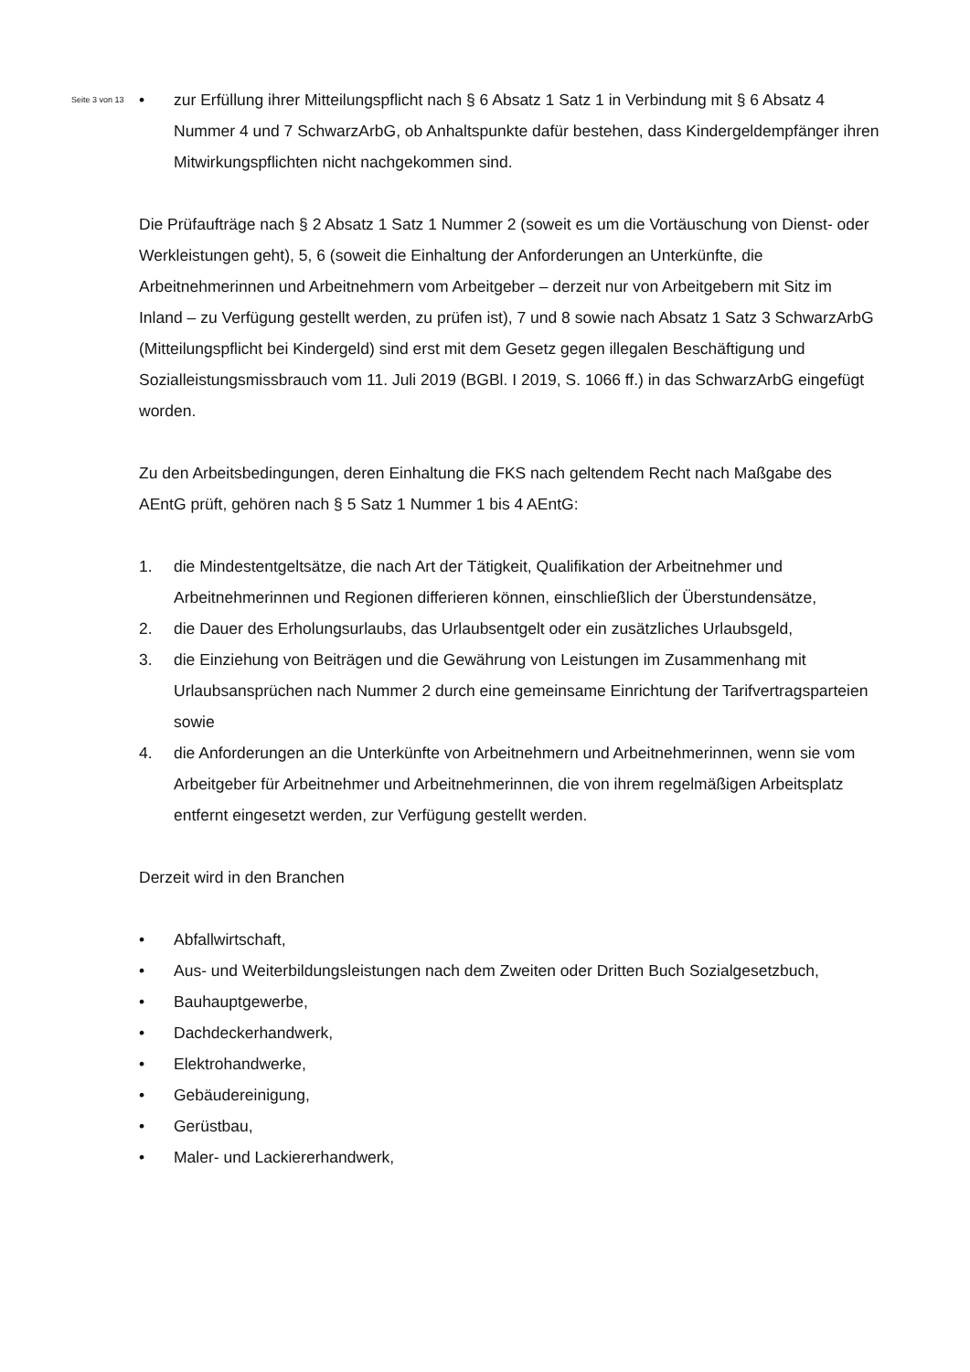Seite 3 von 13
• zur Erfüllung ihrer Mitteilungspflicht nach § 6 Absatz 1 Satz 1 in Verbindung mit § 6 Absatz 4 Nummer 4 und 7 SchwarzArbG, ob Anhaltspunkte dafür bestehen, dass Kindergeldempfänger ihren Mitwirkungspflichten nicht nachgekommen sind.
Die Prüfaufträge nach § 2 Absatz 1 Satz 1 Nummer 2 (soweit es um die Vortäuschung von Dienst- oder Werkleistungen geht), 5, 6 (soweit die Einhaltung der Anforderungen an Unterkünfte, die Arbeitnehmerinnen und Arbeitnehmern vom Arbeitgeber – derzeit nur von Arbeitgebern mit Sitz im Inland – zu Verfügung gestellt werden, zu prüfen ist), 7 und 8 sowie nach Absatz 1 Satz 3 SchwarzArbG (Mitteilungspflicht bei Kindergeld) sind erst mit dem Gesetz gegen illegalen Beschäftigung und Sozialleistungsmissbrauch vom 11. Juli 2019 (BGBl. I 2019, S. 1066 ff.) in das SchwarzArbG eingefügt worden.
Zu den Arbeitsbedingungen, deren Einhaltung die FKS nach geltendem Recht nach Maßgabe des AEntG prüft, gehören nach § 5 Satz 1 Nummer 1 bis 4 AEntG:
1. die Mindestentgeltsätze, die nach Art der Tätigkeit, Qualifikation der Arbeitnehmer und Arbeitnehmerinnen und Regionen differieren können, einschließlich der Überstundensätze,
2. die Dauer des Erholungsurlaubs, das Urlaubsentgelt oder ein zusätzliches Urlaubsgeld,
3. die Einziehung von Beiträgen und die Gewährung von Leistungen im Zusammenhang mit Urlaubsansprüchen nach Nummer 2 durch eine gemeinsame Einrichtung der Tarifvertragsparteien sowie
4. die Anforderungen an die Unterkünfte von Arbeitnehmern und Arbeitnehmerinnen, wenn sie vom Arbeitgeber für Arbeitnehmer und Arbeitnehmerinnen, die von ihrem regelmäßigen Arbeitsplatz entfernt eingesetzt werden, zur Verfügung gestellt werden.
Derzeit wird in den Branchen
• Abfallwirtschaft,
• Aus- und Weiterbildungsleistungen nach dem Zweiten oder Dritten Buch Sozialgesetzbuch,
• Bauhauptgewerbe,
• Dachdeckerhandwerk,
• Elektrohandwerke,
• Gebäudereinigung,
• Gerüstbau,
• Maler- und Lackiererhandwerk,